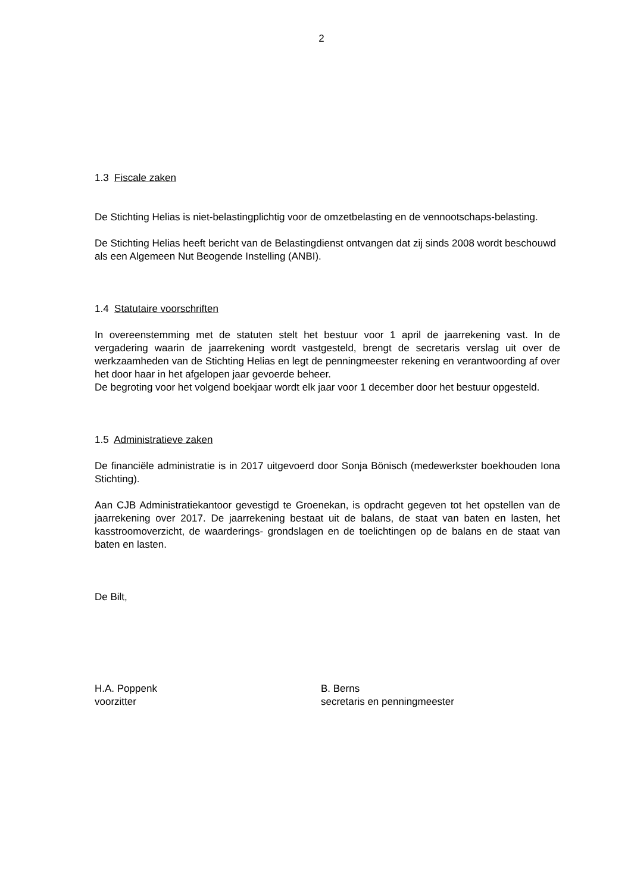2
1.3 Fiscale zaken
De Stichting Helias is niet-belastingplichtig voor de omzetbelasting en de vennootschaps-belasting.
De Stichting Helias heeft bericht van de Belastingdienst ontvangen dat zij sinds 2008 wordt beschouwd als een Algemeen Nut Beogende Instelling (ANBI).
1.4 Statutaire voorschriften
In overeenstemming met de statuten stelt het bestuur voor 1 april de jaarrekening vast. In de vergadering waarin de jaarrekening wordt vastgesteld, brengt de secretaris verslag uit over de werkzaamheden van de Stichting Helias en legt de penningmeester rekening en verantwoording af over het door haar in het afgelopen jaar gevoerde beheer.
De begroting voor het volgend boekjaar wordt elk jaar voor 1 december door het bestuur opgesteld.
1.5 Administratieve zaken
De financiële administratie is in 2017 uitgevoerd door Sonja Bönisch (medewerkster boekhouden Iona Stichting).
Aan CJB Administratiekantoor gevestigd te Groenekan, is opdracht gegeven tot het opstellen van de jaarrekening over 2017. De jaarrekening bestaat uit de balans, de staat van baten en lasten, het kasstroomoverzicht, de waarderings- grondslagen en de toelichtingen op de balans en de staat van baten en lasten.
De Bilt,
H.A. Poppenk
voorzitter
B. Berns
secretaris en penningmeester